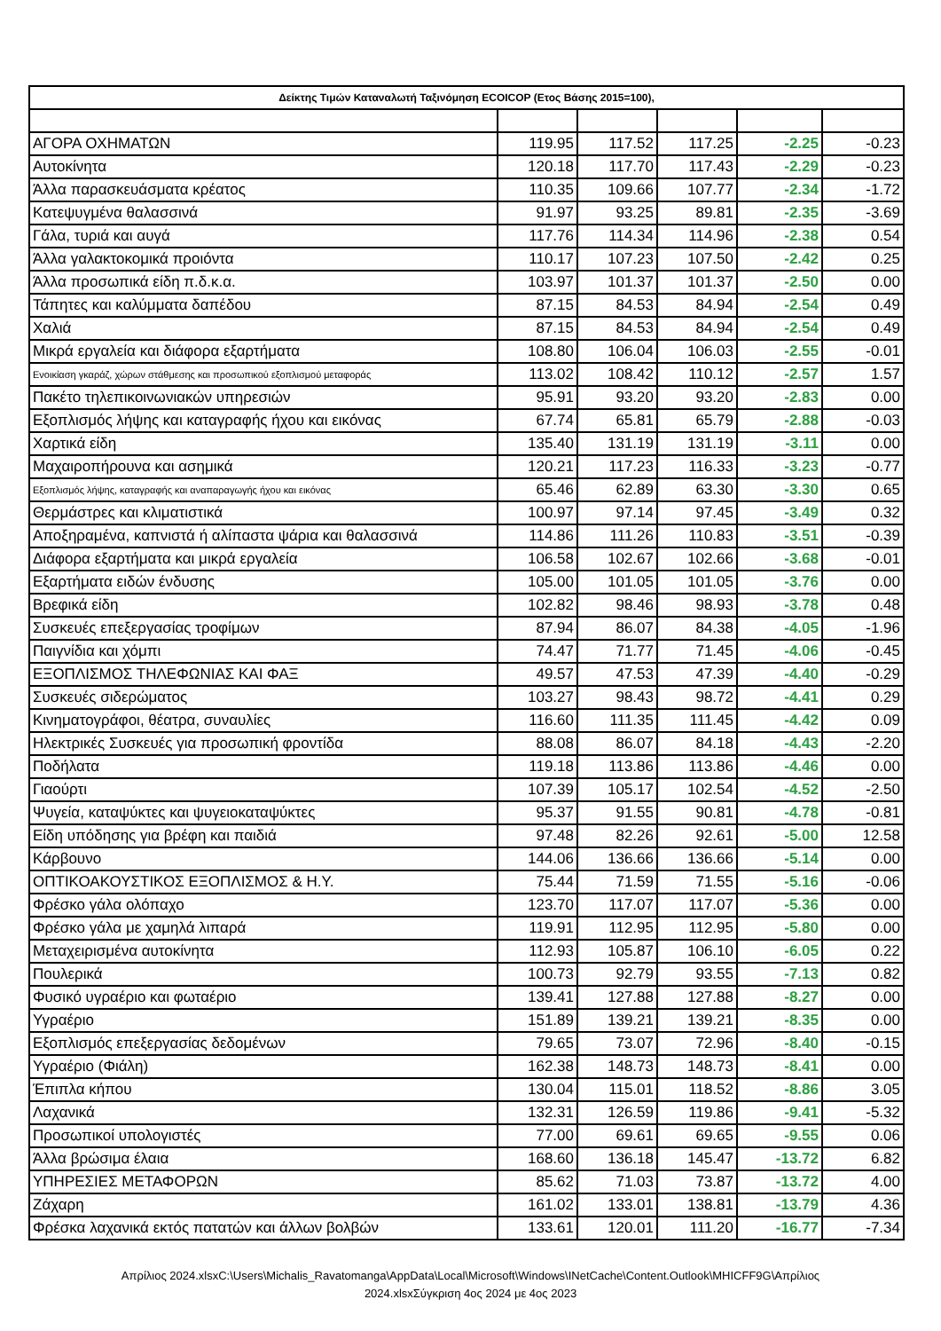| Δείκτης Τιμών Καταναλωτή Ταξινόμηση ECOICOP (Ετος Βάσης 2015=100), | | | | | |
| --- | --- | --- | --- | --- | --- |
| ΑΓΟΡΑ ΟΧΗΜΑΤΩΝ | 119.95 | 117.52 | 117.25 | -2.25 | -0.23 |
| Αυτοκίνητα | 120.18 | 117.70 | 117.43 | -2.29 | -0.23 |
| Άλλα παρασκευάσματα κρέατος | 110.35 | 109.66 | 107.77 | -2.34 | -1.72 |
| Κατεψυγμένα θαλασσινά | 91.97 | 93.25 | 89.81 | -2.35 | -3.69 |
| Γάλα, τυριά και αυγά | 117.76 | 114.34 | 114.96 | -2.38 | 0.54 |
| Άλλα γαλακτοκομικά προιόντα | 110.17 | 107.23 | 107.50 | -2.42 | 0.25 |
| Άλλα προσωπικά είδη π.δ.κ.α. | 103.97 | 101.37 | 101.37 | -2.50 | 0.00 |
| Τάπητες και καλύμματα δαπέδου | 87.15 | 84.53 | 84.94 | -2.54 | 0.49 |
| Χαλιά | 87.15 | 84.53 | 84.94 | -2.54 | 0.49 |
| Μικρά εργαλεία και διάφορα εξαρτήματα | 108.80 | 106.04 | 106.03 | -2.55 | -0.01 |
| Ενοικίαση γκαράζ, χώρων στάθμεσης και προσωπικού εξοπλισμού μεταφοράς | 113.02 | 108.42 | 110.12 | -2.57 | 1.57 |
| Πακέτο τηλεπικοινωνιακών υπηρεσιών | 95.91 | 93.20 | 93.20 | -2.83 | 0.00 |
| Εξοπλισμός λήψης και καταγραφής ήχου και εικόνας | 67.74 | 65.81 | 65.79 | -2.88 | -0.03 |
| Χαρτικά είδη | 135.40 | 131.19 | 131.19 | -3.11 | 0.00 |
| Μαχαιροπήρουνα και ασημικά | 120.21 | 117.23 | 116.33 | -3.23 | -0.77 |
| Εξοπλισμός λήψης, καταγραφής και αναπαραγωγής ήχου και εικόνας | 65.46 | 62.89 | 63.30 | -3.30 | 0.65 |
| Θερμάστρες και κλιματιστικά | 100.97 | 97.14 | 97.45 | -3.49 | 0.32 |
| Αποξηραμένα, καπνιστά ή αλίπαστα ψάρια και θαλασσινά | 114.86 | 111.26 | 110.83 | -3.51 | -0.39 |
| Διάφορα εξαρτήματα και μικρά εργαλεία | 106.58 | 102.67 | 102.66 | -3.68 | -0.01 |
| Εξαρτήματα ειδών ένδυσης | 105.00 | 101.05 | 101.05 | -3.76 | 0.00 |
| Βρεφικά είδη | 102.82 | 98.46 | 98.93 | -3.78 | 0.48 |
| Συσκευές επεξεργασίας τροφίμων | 87.94 | 86.07 | 84.38 | -4.05 | -1.96 |
| Παιγνίδια και χόμπι | 74.47 | 71.77 | 71.45 | -4.06 | -0.45 |
| ΕΞΟΠΛΙΣΜΟΣ ΤΗΛΕΦΩΝΙΑΣ ΚΑΙ ΦΑΞ | 49.57 | 47.53 | 47.39 | -4.40 | -0.29 |
| Συσκευές σιδερώματος | 103.27 | 98.43 | 98.72 | -4.41 | 0.29 |
| Κινηματογράφοι, θέατρα, συναυλίες | 116.60 | 111.35 | 111.45 | -4.42 | 0.09 |
| Ηλεκτρικές Συσκευές για προσωπική φροντίδα | 88.08 | 86.07 | 84.18 | -4.43 | -2.20 |
| Ποδήλατα | 119.18 | 113.86 | 113.86 | -4.46 | 0.00 |
| Γιαούρτι | 107.39 | 105.17 | 102.54 | -4.52 | -2.50 |
| Ψυγεία, καταψύκτες και ψυγειοκαταψύκτες | 95.37 | 91.55 | 90.81 | -4.78 | -0.81 |
| Είδη υπόδησης για βρέφη και παιδιά | 97.48 | 82.26 | 92.61 | -5.00 | 12.58 |
| Κάρβουνο | 144.06 | 136.66 | 136.66 | -5.14 | 0.00 |
| ΟΠΤΙΚΟΑΚΟΥΣΤΙΚΟΣ ΕΞΟΠΛΙΣΜΟΣ & Η.Υ. | 75.44 | 71.59 | 71.55 | -5.16 | -0.06 |
| Φρέσκο γάλα ολόπαχο | 123.70 | 117.07 | 117.07 | -5.36 | 0.00 |
| Φρέσκο γάλα με χαμηλά λιπαρά | 119.91 | 112.95 | 112.95 | -5.80 | 0.00 |
| Μεταχειρισμένα αυτοκίνητα | 112.93 | 105.87 | 106.10 | -6.05 | 0.22 |
| Πουλερικά | 100.73 | 92.79 | 93.55 | -7.13 | 0.82 |
| Φυσικό υγραέριο και φωταέριο | 139.41 | 127.88 | 127.88 | -8.27 | 0.00 |
| Υγραέριο | 151.89 | 139.21 | 139.21 | -8.35 | 0.00 |
| Εξοπλισμός επεξεργασίας δεδομένων | 79.65 | 73.07 | 72.96 | -8.40 | -0.15 |
| Υγραέριο (Φιάλη) | 162.38 | 148.73 | 148.73 | -8.41 | 0.00 |
| Έπιπλα κήπου | 130.04 | 115.01 | 118.52 | -8.86 | 3.05 |
| Λαχανικά | 132.31 | 126.59 | 119.86 | -9.41 | -5.32 |
| Προσωπικοί υπολογιστές | 77.00 | 69.61 | 69.65 | -9.55 | 0.06 |
| Άλλα βρώσιμα έλαια | 168.60 | 136.18 | 145.47 | -13.72 | 6.82 |
| ΥΠΗΡΕΣΙΕΣ ΜΕΤΑΦΟΡΩΝ | 85.62 | 71.03 | 73.87 | -13.72 | 4.00 |
| Ζάχαρη | 161.02 | 133.01 | 138.81 | -13.79 | 4.36 |
| Φρέσκα λαχανικά εκτός πατατών και άλλων βολβών | 133.61 | 120.01 | 111.20 | -16.77 | -7.34 |
Απρίλιος 2024.xlsxC:\Users\Michalis_Ravatomanga\AppData\Local\Microsoft\Windows\INetCache\Content.Outlook\MHICFF9G\Απρίλιος
2024.xlsxΣύγκριση 4ος 2024 με 4ος 2023